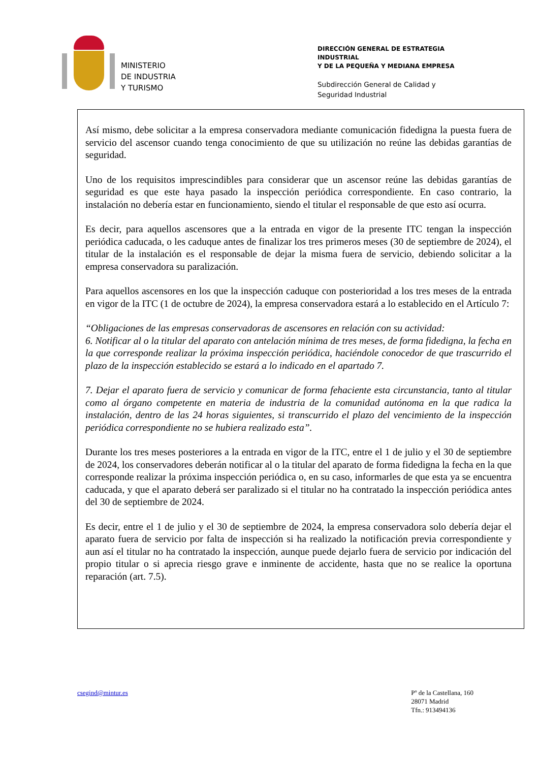MINISTERIO
DE INDUSTRIA
Y TURISMO
DIRECCIÓN GENERAL DE ESTRATEGIA INDUSTRIAL
Y DE LA PEQUEÑA Y MEDIANA EMPRESA
Subdirección General de Calidad y
Seguridad Industrial
Así mismo, debe solicitar a la empresa conservadora mediante comunicación fidedigna la puesta fuera de servicio del ascensor cuando tenga conocimiento de que su utilización no reúne las debidas garantías de seguridad.
Uno de los requisitos imprescindibles para considerar que un ascensor reúne las debidas garantías de seguridad es que este haya pasado la inspección periódica correspondiente. En caso contrario, la instalación no debería estar en funcionamiento, siendo el titular el responsable de que esto así ocurra.
Es decir, para aquellos ascensores que a la entrada en vigor de la presente ITC tengan la inspección periódica caducada, o les caduque antes de finalizar los tres primeros meses (30 de septiembre de 2024), el titular de la instalación es el responsable de dejar la misma fuera de servicio, debiendo solicitar a la empresa conservadora su paralización.
Para aquellos ascensores en los que la inspección caduque con posterioridad a los tres meses de la entrada en vigor de la ITC (1 de octubre de 2024), la empresa conservadora estará a lo establecido en el Artículo 7:
“Obligaciones de las empresas conservadoras de ascensores en relación con su actividad:
6. Notificar al o la titular del aparato con antelación mínima de tres meses, de forma fidedigna, la fecha en la que corresponde realizar la próxima inspección periódica, haciéndole conocedor de que trascurrido el plazo de la inspección establecido se estará a lo indicado en el apartado 7.
7. Dejar el aparato fuera de servicio y comunicar de forma fehaciente esta circunstancia, tanto al titular como al órgano competente en materia de industria de la comunidad autónoma en la que radica la instalación, dentro de las 24 horas siguientes, si transcurrido el plazo del vencimiento de la inspección periódica correspondiente no se hubiera realizado esta”.
Durante los tres meses posteriores a la entrada en vigor de la ITC, entre el 1 de julio y el 30 de septiembre de 2024, los conservadores deberán notificar al o la titular del aparato de forma fidedigna la fecha en la que corresponde realizar la próxima inspección periódica o, en su caso, informarles de que esta ya se encuentra caducada, y que el aparato deberá ser paralizado si el titular no ha contratado la inspección periódica antes del 30 de septiembre de 2024.
Es decir, entre el 1 de julio y el 30 de septiembre de 2024, la empresa conservadora solo debería dejar el aparato fuera de servicio por falta de inspección si ha realizado la notificación previa correspondiente y aun así el titular no ha contratado la inspección, aunque puede dejarlo fuera de servicio por indicación del propio titular o si aprecia riesgo grave e inminente de accidente, hasta que no se realice la oportuna reparación (art. 7.5).
csegind@mintur.es Pº de la Castellana, 160
28071 Madrid
Tfn.: 913494136